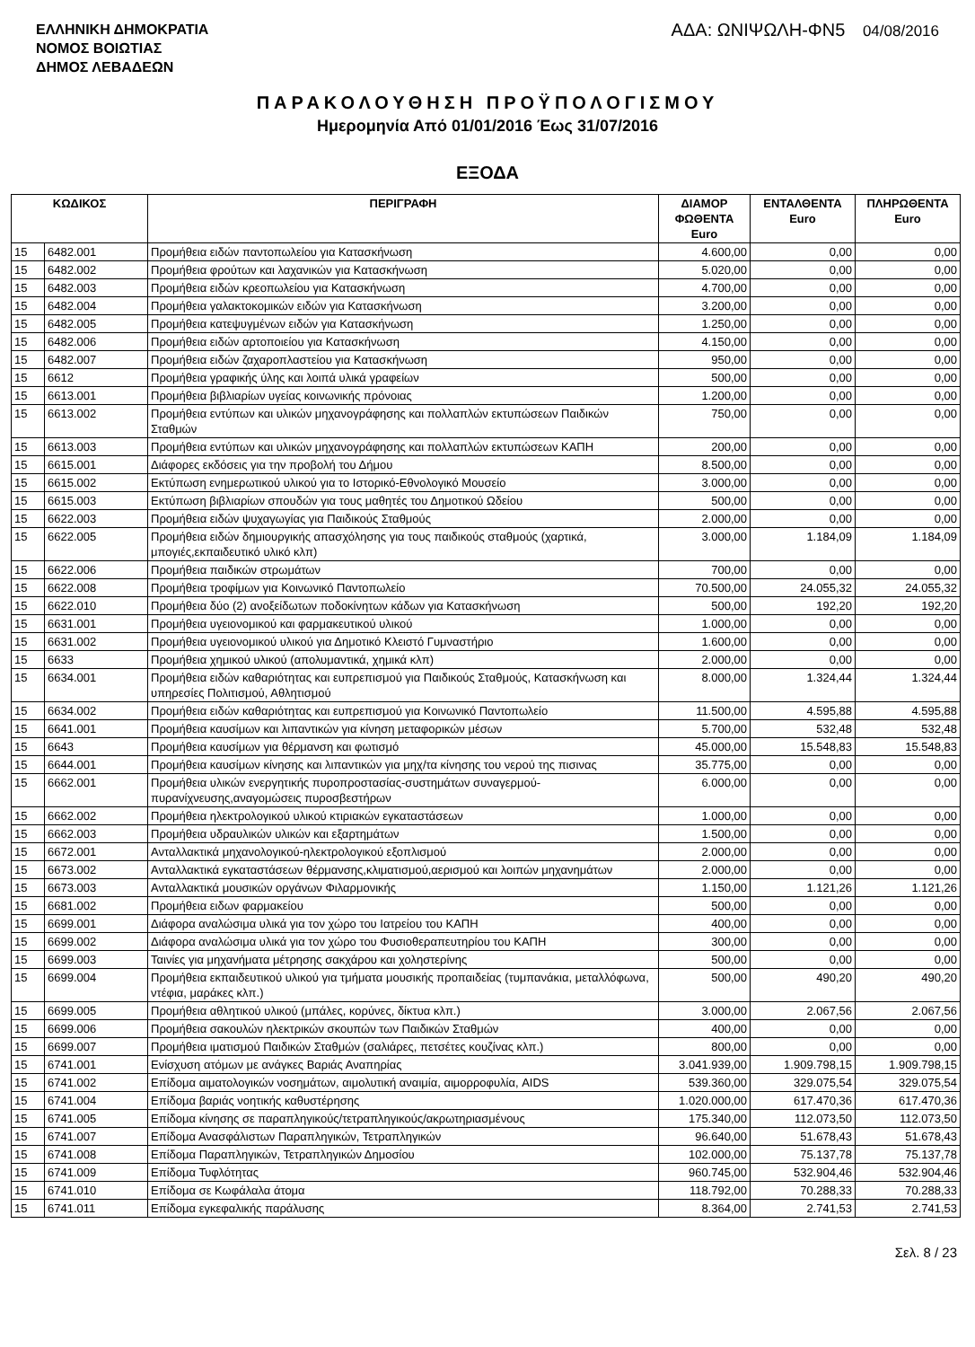ΕΛΛΗΝΙΚΗ ΔΗΜΟΚΡΑΤΙΑ
ΝΟΜΟΣ ΒΟΙΩΤΙΑΣ
ΔΗΜΟΣ ΛΕΒΑΔΕΩΝ
ΑΔΑ: ΩΝΙΨΩΛΗ-ΦΝ5 04/08/2016
ΠΑΡΑΚΟΛΟΥΘΗΣΗ ΠΡΟΫΠΟΛΟΓΙΣΜΟΥ
Ημερομηνία Από 01/01/2016 Έως 31/07/2016
ΕΞΟΔΑ
| ΚΩΔΙΚΟΣ | | ΠΕΡΙΓΡΑΦΗ | ΔΙΑΜΟΡ ΦΩΘΕΝΤΑ Euro | ΕΝΤΑΛΘΕΝΤΑ Euro | ΠΛΗΡΩΘΕΝΤΑ Euro |
| --- | --- | --- | --- | --- | --- |
| 15 | 6482.001 | Προμήθεια ειδών παντοπωλείου για Κατασκήνωση | 4.600,00 | 0,00 | 0,00 |
| 15 | 6482.002 | Προμήθεια φρούτων και λαχανικών για Κατασκήνωση | 5.020,00 | 0,00 | 0,00 |
| 15 | 6482.003 | Προμήθεια ειδών κρεοπωλείου για Κατασκήνωση | 4.700,00 | 0,00 | 0,00 |
| 15 | 6482.004 | Προμήθεια γαλακτοκομικών ειδών για Κατασκήνωση | 3.200,00 | 0,00 | 0,00 |
| 15 | 6482.005 | Προμήθεια κατεψυγμένων ειδών για Κατασκήνωση | 1.250,00 | 0,00 | 0,00 |
| 15 | 6482.006 | Προμήθεια ειδών αρτοποιείου για Κατασκήνωση | 4.150,00 | 0,00 | 0,00 |
| 15 | 6482.007 | Προμήθεια ειδών ζαχαροπλαστείου για Κατασκήνωση | 950,00 | 0,00 | 0,00 |
| 15 | 6612 | Προμήθεια γραφικής ύλης και λοιπά υλικά γραφείων | 500,00 | 0,00 | 0,00 |
| 15 | 6613.001 | Προμήθεια βιβλιαρίων υγείας κοινωνικής πρόνοιας | 1.200,00 | 0,00 | 0,00 |
| 15 | 6613.002 | Προμήθεια εντύπων και υλικών μηχανογράφησης και πολλαπλών εκτυπώσεων Παιδικών Σταθμών | 750,00 | 0,00 | 0,00 |
| 15 | 6613.003 | Προμήθεια εντύπων και υλικών μηχανογράφησης και πολλαπλών εκτυπώσεων ΚΑΠΗ | 200,00 | 0,00 | 0,00 |
| 15 | 6615.001 | Διάφορες εκδόσεις για την προβολή του Δήμου | 8.500,00 | 0,00 | 0,00 |
| 15 | 6615.002 | Εκτύπωση ενημερωτικού υλικού για το Ιστορικό-Εθνολογικό Μουσείο | 3.000,00 | 0,00 | 0,00 |
| 15 | 6615.003 | Εκτύπωση βιβλιαρίων σπουδών για τους μαθητές του Δημοτικού Ωδείου | 500,00 | 0,00 | 0,00 |
| 15 | 6622.003 | Προμήθεια ειδών ψυχαγωγίας για Παιδικούς Σταθμούς | 2.000,00 | 0,00 | 0,00 |
| 15 | 6622.005 | Προμήθεια ειδών δημιουργικής απασχόλησης για τους παιδικούς σταθμούς (χαρτικά, μπογιές,εκπαιδευτικό υλικό κλπ) | 3.000,00 | 1.184,09 | 1.184,09 |
| 15 | 6622.006 | Προμήθεια παιδικών στρωμάτων | 700,00 | 0,00 | 0,00 |
| 15 | 6622.008 | Προμήθεια τροφίμων για Κοινωνικό Παντοπωλείο | 70.500,00 | 24.055,32 | 24.055,32 |
| 15 | 6622.010 | Προμήθεια δύο (2) ανοξείδωτων ποδοκίνητων κάδων για Κατασκήνωση | 500,00 | 192,20 | 192,20 |
| 15 | 6631.001 | Προμήθεια υγειονομικού και φαρμακευτικού υλικού | 1.000,00 | 0,00 | 0,00 |
| 15 | 6631.002 | Προμήθεια υγειονομικού υλικού για Δημοτικό Κλειστό Γυμναστήριο | 1.600,00 | 0,00 | 0,00 |
| 15 | 6633 | Προμήθεια χημικού υλικού (απολυμαντικά, χημικά κλπ) | 2.000,00 | 0,00 | 0,00 |
| 15 | 6634.001 | Προμήθεια ειδών καθαριότητας και ευπρεπισμού για Παιδικούς Σταθμούς, Κατασκήνωση και υπηρεσίες Πολιτισμού, Αθλητισμού | 8.000,00 | 1.324,44 | 1.324,44 |
| 15 | 6634.002 | Προμήθεια ειδών καθαριότητας και ευπρεπισμού για Κοινωνικό Παντοπωλείο | 11.500,00 | 4.595,88 | 4.595,88 |
| 15 | 6641.001 | Προμήθεια καυσίμων και λιπαντικών για κίνηση μεταφορικών μέσων | 5.700,00 | 532,48 | 532,48 |
| 15 | 6643 | Προμήθεια καυσίμων για θέρμανση και φωτισμό | 45.000,00 | 15.548,83 | 15.548,83 |
| 15 | 6644.001 | Προμήθεια καυσίμων κίνησης και λιπαντικών για μηχ/τα κίνησης του νερού της πισινας | 35.775,00 | 0,00 | 0,00 |
| 15 | 6662.001 | Προμήθεια υλικών ενεργητικής πυροπροστασίας-συστημάτων συναγερμού-πυρανίχνευσης,αναγομώσεις πυροσβεστήρων | 6.000,00 | 0,00 | 0,00 |
| 15 | 6662.002 | Προμήθεια ηλεκτρολογικού υλικού κτιριακών εγκαταστάσεων | 1.000,00 | 0,00 | 0,00 |
| 15 | 6662.003 | Προμήθεια υδραυλικών υλικών και εξαρτημάτων | 1.500,00 | 0,00 | 0,00 |
| 15 | 6672.001 | Ανταλλακτικά μηχανολογικού-ηλεκτρολογικού εξοπλισμού | 2.000,00 | 0,00 | 0,00 |
| 15 | 6673.002 | Ανταλλακτικά εγκαταστάσεων θέρμανσης,κλιματισμού,αερισμού και λοιπών μηχανημάτων | 2.000,00 | 0,00 | 0,00 |
| 15 | 6673.003 | Ανταλλακτικά μουσικών οργάνων Φιλαρμονικής | 1.150,00 | 1.121,26 | 1.121,26 |
| 15 | 6681.002 | Προμήθεια ειδων φαρμακείου | 500,00 | 0,00 | 0,00 |
| 15 | 6699.001 | Διάφορα αναλώσιμα υλικά για τον χώρο του Ιατρείου του ΚΑΠΗ | 400,00 | 0,00 | 0,00 |
| 15 | 6699.002 | Διάφορα αναλώσιμα υλικά για τον χώρο του Φυσιοθεραπευτηρίου του ΚΑΠΗ | 300,00 | 0,00 | 0,00 |
| 15 | 6699.003 | Ταινίες για μηχανήματα μέτρησης σακχάρου και χοληστερίνης | 500,00 | 0,00 | 0,00 |
| 15 | 6699.004 | Προμήθεια εκπαιδευτικού υλικού για τμήματα μουσικής προπαιδείας (τυμπανάκια, μεταλλόφωνα, ντέφια, μαράκες κλπ.) | 500,00 | 490,20 | 490,20 |
| 15 | 6699.005 | Προμήθεια αθλητικού υλικού (μπάλες, κορύνες, δίκτυα κλπ.) | 3.000,00 | 2.067,56 | 2.067,56 |
| 15 | 6699.006 | Προμήθεια σακουλών ηλεκτρικών σκουπών των Παιδικών Σταθμών | 400,00 | 0,00 | 0,00 |
| 15 | 6699.007 | Προμήθεια ιματισμού Παιδικών Σταθμών (σαλιάρες, πετσέτες κουζίνας κλπ.) | 800,00 | 0,00 | 0,00 |
| 15 | 6741.001 | Ενίσχυση ατόμων με ανάγκες Βαριάς Αναπηρίας | 3.041.939,00 | 1.909.798,15 | 1.909.798,15 |
| 15 | 6741.002 | Επίδομα αιματολογικών νοσημάτων, αιμολυτική αναιμία, αιμορροφυλία, AIDS | 539.360,00 | 329.075,54 | 329.075,54 |
| 15 | 6741.004 | Επίδομα βαριάς νοητικής καθυστέρησης | 1.020.000,00 | 617.470,36 | 617.470,36 |
| 15 | 6741.005 | Επίδομα κίνησης σε παραπληγικούς/τετραπληγικούς/ακρωτηριασμένους | 175.340,00 | 112.073,50 | 112.073,50 |
| 15 | 6741.007 | Επίδομα Ανασφάλιστων Παραπληγικών, Τετραπληγικών | 96.640,00 | 51.678,43 | 51.678,43 |
| 15 | 6741.008 | Επίδομα Παραπληγικών, Τετραπληγικών Δημοσίου | 102.000,00 | 75.137,78 | 75.137,78 |
| 15 | 6741.009 | Επίδομα Τυφλότητας | 960.745,00 | 532.904,46 | 532.904,46 |
| 15 | 6741.010 | Επίδομα σε Κωφάλαλα άτομα | 118.792,00 | 70.288,33 | 70.288,33 |
| 15 | 6741.011 | Επίδομα εγκεφαλικής παράλυσης | 8.364,00 | 2.741,53 | 2.741,53 |
Σελ. 8 / 23